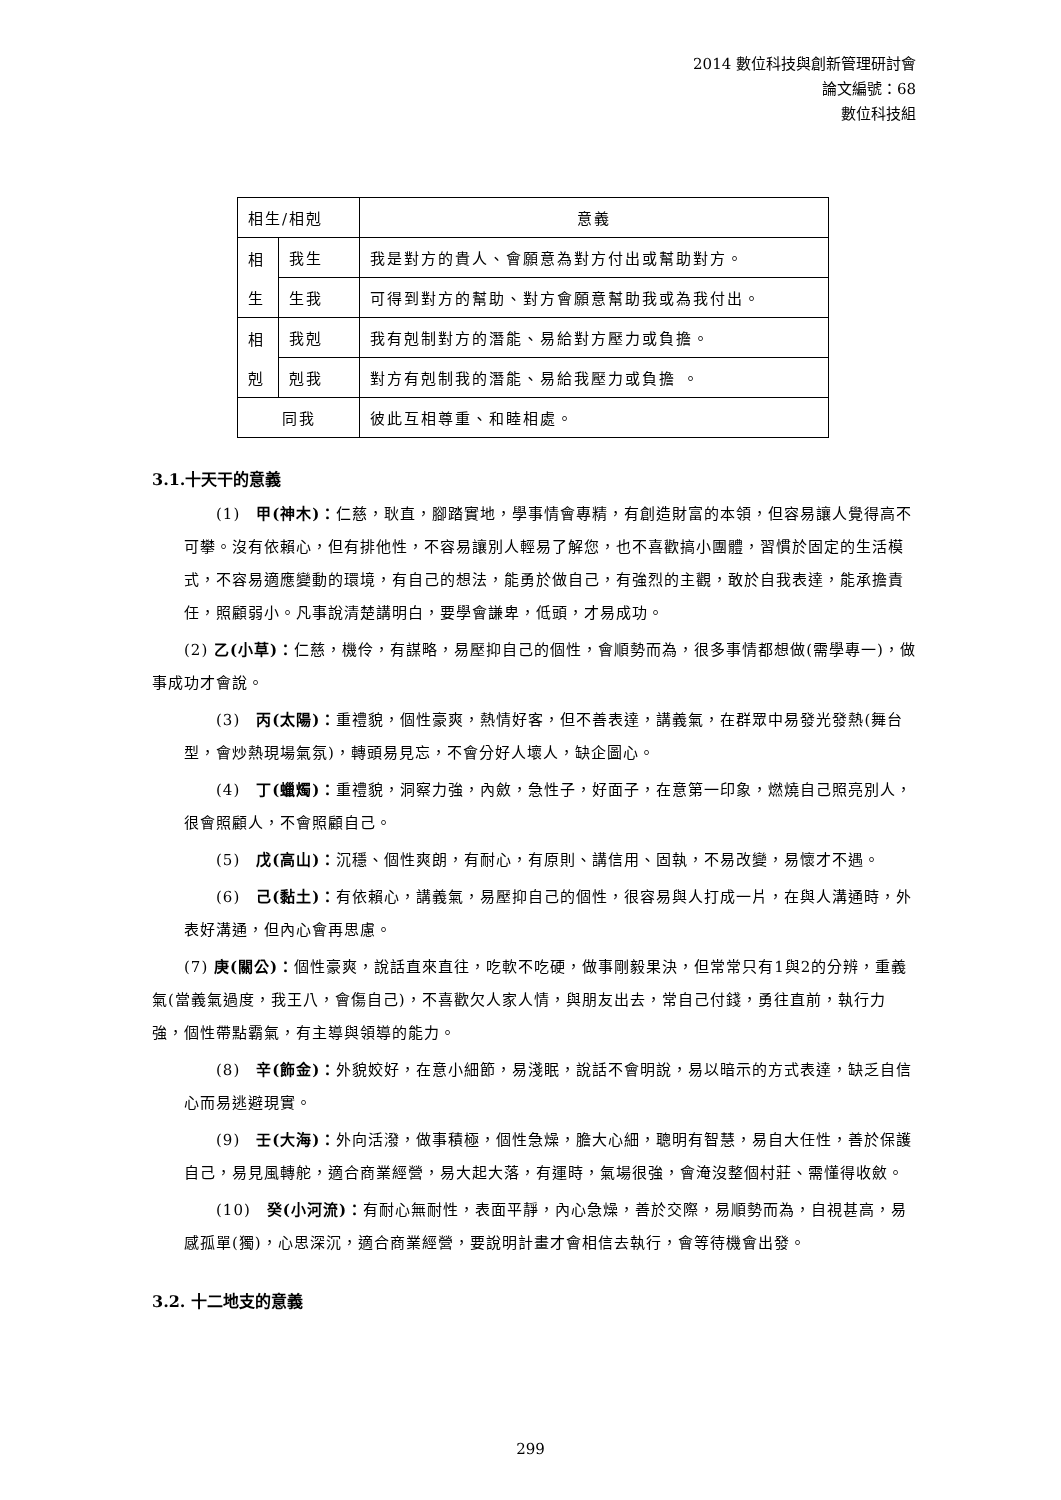2014 數位科技與創新管理研討會
論文編號：68
數位科技組
| 相生/相剋 | | 意義 |
| 相 生 | 我生 | 我是對方的貴人、會願意為對方付出或幫助對方。 |
| | 生我 | 可得到對方的幫助、對方會願意幫助我或為我付出。 |
| 相 剋 | 我剋 | 我有剋制對方的潛能、易給對方壓力或負擔。 |
| | 剋我 | 對方有剋制我的潛能、易給我壓力或負擔 。 |
| 同我 | | 彼此互相尊重、和睦相處。 |
3.1.十天干的意義
(1)　甲(神木)：仁慈，耿直，腳踏實地，學事情會專精，有創造財富的本領，但容易讓人覺得高不可攀。沒有依賴心，但有排他性，不容易讓別人輕易了解您，也不喜歡搞小團體，習慣於固定的生活模式，不容易適應變動的環境，有自己的想法，能勇於做自己，有強烈的主觀，敢於自我表達，能承擔責任，照顧弱小。凡事說清楚講明白，要學會謙卑，低頭，才易成功。
(2) 乙(小草)：仁慈，機伶，有謀略，易壓抑自己的個性，會順勢而為，很多事情都想做(需學專一)，做事成功才會說。
(3)　丙(太陽)：重禮貌，個性豪爽，熱情好客，但不善表達，講義氣，在群眾中易發光發熱(舞台型，會炒熱現場氣氛)，轉頭易見忘，不會分好人壞人，缺企圖心。
(4)　丁(蠟燭)：重禮貌，洞察力強，內斂，急性子，好面子，在意第一印象，燃燒自己照亮別人，很會照顧人，不會照顧自己。
(5)　戊(高山)：沉穩、個性爽朗，有耐心，有原則、講信用、固執，不易改變，易懷才不遇。
(6)　己(黏土)：有依賴心，講義氣，易壓抑自己的個性，很容易與人打成一片，在與人溝通時，外表好溝通，但內心會再思慮。
(7) 庚(關公)：個性豪爽，說話直來直往，吃軟不吃硬，做事剛毅果決，但常常只有1與2的分辨，重義氣(當義氣過度，我王八，會傷自己)，不喜歡欠人家人情，與朋友出去，常自己付錢，勇往直前，執行力強，個性帶點霸氣，有主導與領導的能力。
(8)　辛(飾金)：外貌姣好，在意小細節，易淺眠，說話不會明說，易以暗示的方式表達，缺乏自信心而易逃避現實。
(9)　壬(大海)：外向活潑，做事積極，個性急燥，膽大心細，聰明有智慧，易自大任性，善於保護自己，易見風轉舵，適合商業經營，易大起大落，有運時，氣場很強，會淹沒整個村莊、需懂得收斂。
(10)　癸(小河流)：有耐心無耐性，表面平靜，內心急燥，善於交際，易順勢而為，自視甚高，易感孤單(獨)，心思深沉，適合商業經營，要說明計畫才會相信去執行，會等待機會出發。
3.2. 十二地支的意義
299